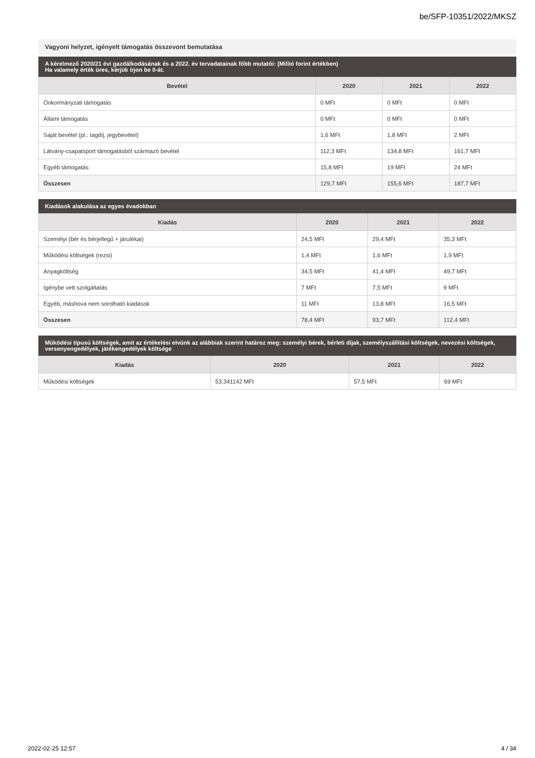be/SFP-10351/2022/MKSZ
Vagyoni helyzet, igényelt támogatás összevont bemutatása
A kérelmező 2020/21 évi gazdálkodásának és a 2022. év tervadatainak főbb mutatói: (Millió forint értékben)
Ha valamely érték üres, kérjük írjon be 0-át.
| Bevétel | 2020 | 2021 | 2022 |
| --- | --- | --- | --- |
| Önkormányzati támogatás | 0 MFt | 0 MFt | 0 MFt |
| Állami támogatás | 0 MFt | 0 MFt | 0 MFt |
| Saját bevétel (pl.: tagdíj, jegybevétel) | 1,6 MFt | 1,8 MFt | 2 MFt |
| Látvány-csapatsport támogatásból származó bevétel | 112,3 MFt | 134,8 MFt | 161,7 MFt |
| Egyéb támogatás | 15,8 MFt | 19 MFt | 24 MFt |
| Összesen | 129,7 MFt | 155,6 MFt | 187,7 MFt |
Kiadások alakulása az egyes évadokban
| Kiadás | 2020 | 2021 | 2022 |
| --- | --- | --- | --- |
| Személyi (bér és bérjellegű + járulékai) | 24,5 MFt | 29,4 MFt | 35,3 MFt |
| Működési költségek (rezsi) | 1,4 MFt | 1,6 MFt | 1,9 MFt |
| Anyagköltség | 34,5 MFt | 41,4 MFt | 49,7 MFt |
| Igénybe vett szolgáltatás | 7 MFt | 7,5 MFt | 9 MFt |
| Egyéb, máshova nem sorolható kiadások | 11 MFt | 13,8 MFt | 16,5 MFt |
| Összesen | 78,4 MFt | 93,7 MFt | 112,4 MFt |
Működési típusú költségek, amit az értékelési elvünk az alábbiak szerint határoz meg: személyi bérek, bérleti díjak, személyszállítási költségek, nevezési költségek, versenyengedélyek, játékengedélyek költsége
| Kiadás | 2020 | 2021 | 2022 |
| --- | --- | --- | --- |
| Működési költségek | 53,341142 MFt | 57,5 MFt | 69 MFt |
2022-02-25 12:57 4 / 34